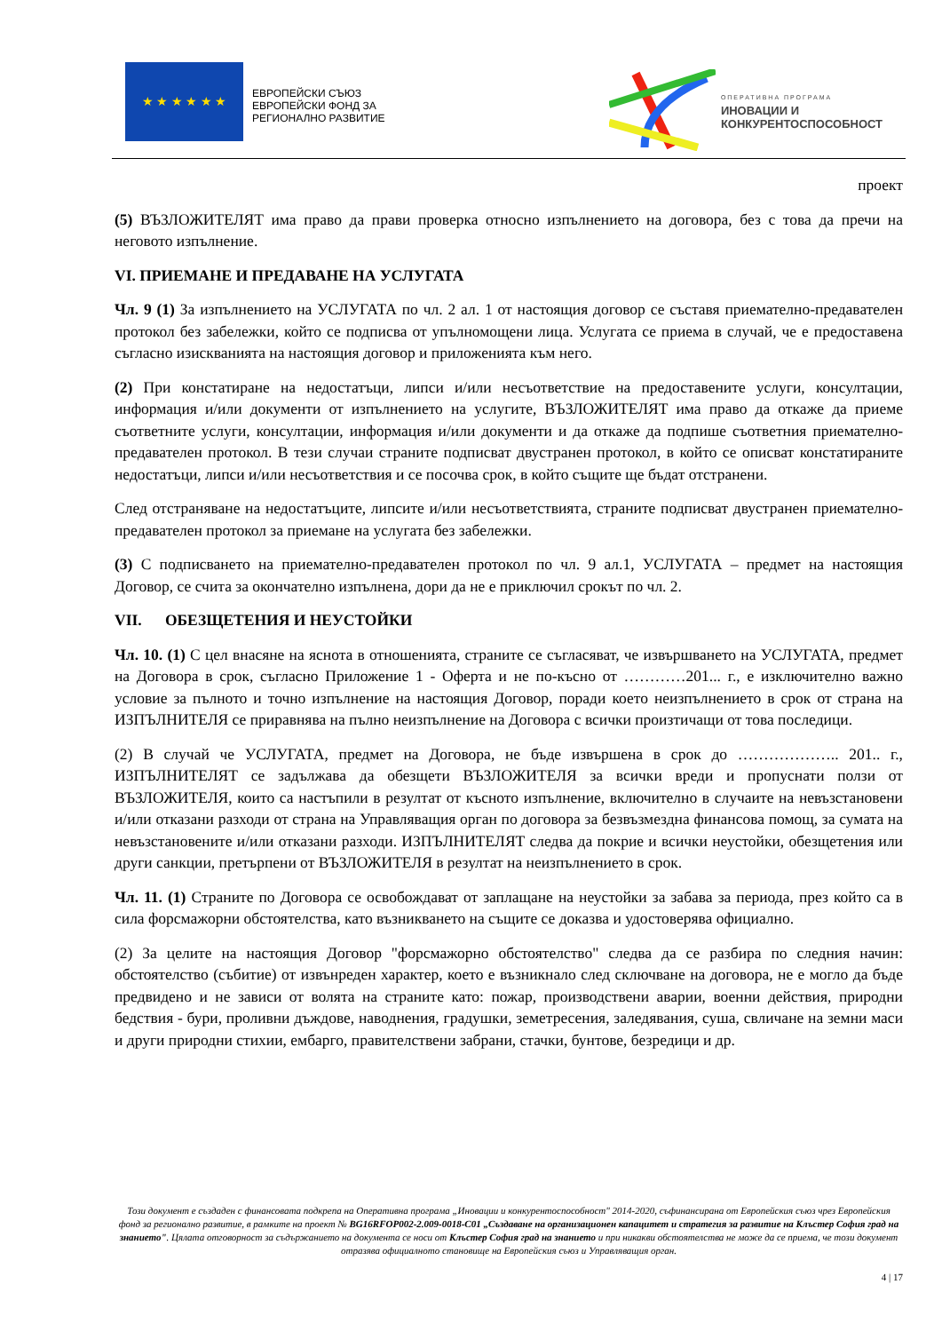★ ★ ★ ★ ★ ★
ЕВРОПЕЙСКИ СЪЮЗ
ЕВРОПЕЙСКИ ФОНД ЗА
РЕГИОНАЛНО РАЗВИТИЕ
ОПЕРАТИВНА ПРОГРАМА
ИНОВАЦИИ И
КОНКУРЕНТОСПОСОБНОСТ
проект
(5) ВЪЗЛОЖИТЕЛЯТ има право да прави проверка относно изпълнението на договора, без с това да пречи на неговото изпълнение.
VI. ПРИЕМАНЕ И ПРЕДАВАНЕ НА УСЛУГАТА
Чл. 9 (1) За изпълнението на УСЛУГАТА по чл. 2 ал. 1 от настоящия договор се съставя приемателно-предавателен протокол без забележки, който се подписва от упълномощени лица. Услугата се приема в случай, че е предоставена съгласно изискванията на настоящия договор и приложенията към него.
(2) При констатиране на недостатъци, липси и/или несъответствие на предоставените услуги, консултации, информация и/или документи от изпълнението на услугите, ВЪЗЛОЖИТЕЛЯТ има право да откаже да приеме съответните услуги, консултации, информация и/или документи и да откаже да подпише съответния приемателно-предавателен протокол. В тези случаи страните подписват двустранен протокол, в който се описват констатираните недостатъци, липси и/или несъответствия и се посочва срок, в който същите ще бъдат отстранени.
След отстраняване на недостатъците, липсите и/или несъответствията, страните подписват двустранен приемателно-предавателен протокол за приемане на услугата без забележки.
(3) С подписването на приемателно-предавателен протокол по чл. 9 ал.1, УСЛУГАТА – предмет на настоящия Договор, се счита за окончателно изпълнена, дори да не е приключил срокът по чл. 2.
VII. ОБЕЗЩЕТЕНИЯ И НЕУСТОЙКИ
Чл. 10. (1) С цел внасяне на яснота в отношенията, страните се съгласяват, че извършването на УСЛУГАТА, предмет на Договора в срок, съгласно Приложение 1 - Оферта и не по-късно от …………201... г., е изключително важно условие за пълното и точно изпълнение на настоящия Договор, поради което неизпълнението в срок от страна на ИЗПЪЛНИТЕЛЯ се приравнява на пълно неизпълнение на Договора с всички произтичащи от това последици.
(2) В случай че УСЛУГАТА, предмет на Договора, не бъде извършена в срок до ……………….. 201.. г., ИЗПЪЛНИТЕЛЯТ се задължава да обезщети ВЪЗЛОЖИТЕЛЯ за всички вреди и пропуснати ползи от ВЪЗЛОЖИТЕЛЯ, които са настъпили в резултат от късното изпълнение, включително в случаите на невъзстановени и/или отказани разходи от страна на Управляващия орган по договора за безвъзмездна финансова помощ, за сумата на невъзстановените и/или отказани разходи. ИЗПЪЛНИТЕЛЯТ следва да покрие и всички неустойки, обезщетения или други санкции, претърпени от ВЪЗЛОЖИТЕЛЯ в резултат на неизпълнението в срок.
Чл. 11. (1) Страните по Договора се освобождават от заплащане на неустойки за забава за периода, през който са в сила форсмажорни обстоятелства, като възникването на същите се доказва и удостоверява официално.
(2) За целите на настоящия Договор "форсмажорно обстоятелство" следва да се разбира по следния начин: обстоятелство (събитие) от извънреден характер, което е възникнало след сключване на договора, не е могло да бъде предвидено и не зависи от волята на страните като: пожар, производствени аварии, военни действия, природни бедствия - бури, проливни дъждове, наводнения, градушки, земетресения, заледявания, суша, свличане на земни маси и други природни стихии, ембарго, правителствени забрани, стачки, бунтове, безредици и др.
Този документ е създаден с финансовата подкрепа на Оперативна програма „Иновации и конкурентоспособност" 2014-2020, съфинансирана от Европейския съюз чрез Европейския фонд за регионално развитие, в рамките на проект № BG16RFOP002-2.009-0018-C01 „Създаване на организационен капацитет и стратегия за развитие на Клъстер София град на знанието". Цялата отговорност за съдържанието на документа се носи от Клъстер София град на знанието и при никакви обстоятелства не може да се приема, че този документ отразява официалното становище на Европейския съюз и Управляващия орган.
4 | 17